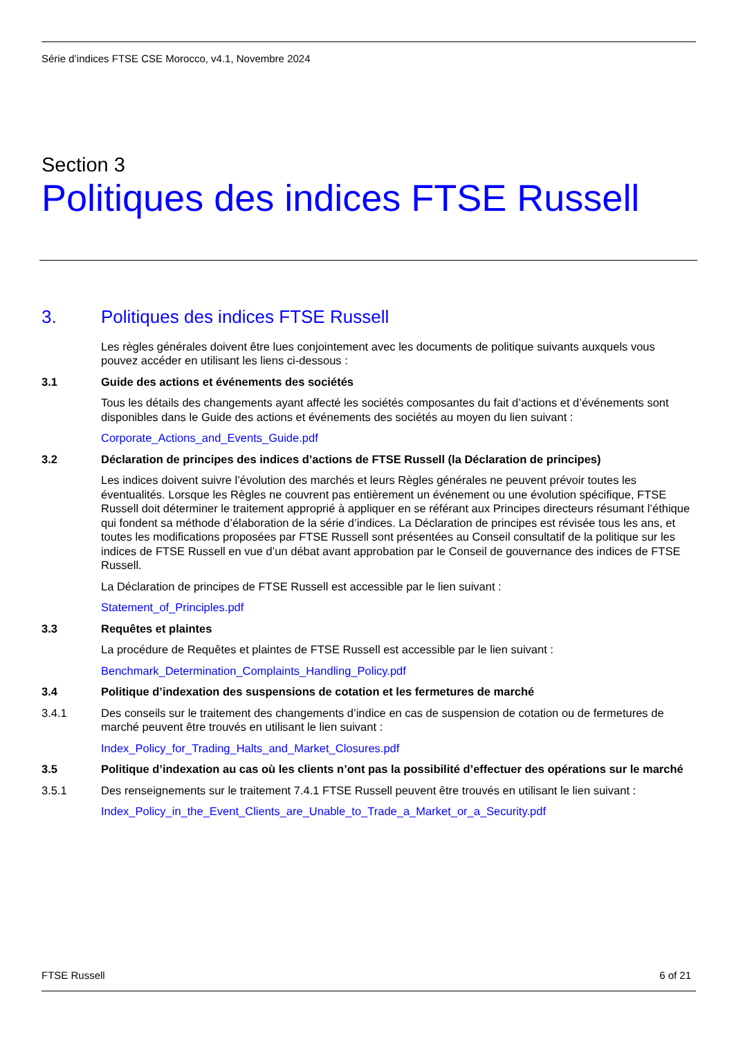Série d’indices FTSE CSE Morocco, v4.1, Novembre 2024
Section 3
Politiques des indices FTSE Russell
3. Politiques des indices FTSE Russell
Les règles générales doivent être lues conjointement avec les documents de politique suivants auxquels vous pouvez accéder en utilisant les liens ci-dessous :
3.1 Guide des actions et événements des sociétés
Tous les détails des changements ayant affecté les sociétés composantes du fait d’actions et d’événements sont disponibles dans le Guide des actions et événements des sociétés au moyen du lien suivant :
Corporate_Actions_and_Events_Guide.pdf
3.2 Déclaration de principes des indices d’actions de FTSE Russell (la Déclaration de principes)
Les indices doivent suivre l’évolution des marchés et leurs Règles générales ne peuvent prévoir toutes les éventualités. Lorsque les Règles ne couvrent pas entièrement un événement ou une évolution spécifique, FTSE Russell doit déterminer le traitement approprié à appliquer en se référant aux Principes directeurs résumant l’éthique qui fondent sa méthode d’élaboration de la série d’indices. La Déclaration de principes est révisée tous les ans, et toutes les modifications proposées par FTSE Russell sont présentées au Conseil consultatif de la politique sur les indices de FTSE Russell en vue d’un débat avant approbation par le Conseil de gouvernance des indices de FTSE Russell.
La Déclaration de principes de FTSE Russell est accessible par le lien suivant :
Statement_of_Principles.pdf
3.3 Requêtes et plaintes
La procédure de Requêtes et plaintes de FTSE Russell est accessible par le lien suivant :
Benchmark_Determination_Complaints_Handling_Policy.pdf
3.4 Politique d’indexation des suspensions de cotation et les fermetures de marché
3.4.1 Des conseils sur le traitement des changements d’indice en cas de suspension de cotation ou de fermetures de marché peuvent être trouvés en utilisant le lien suivant :
Index_Policy_for_Trading_Halts_and_Market_Closures.pdf
3.5 Politique d’indexation au cas où les clients n’ont pas la possibilité d’effectuer des opérations sur le marché
3.5.1 Des renseignements sur le traitement 7.4.1 FTSE Russell peuvent être trouvés en utilisant le lien suivant :
Index_Policy_in_the_Event_Clients_are_Unable_to_Trade_a_Market_or_a_Security.pdf
FTSE Russell 6 of 21